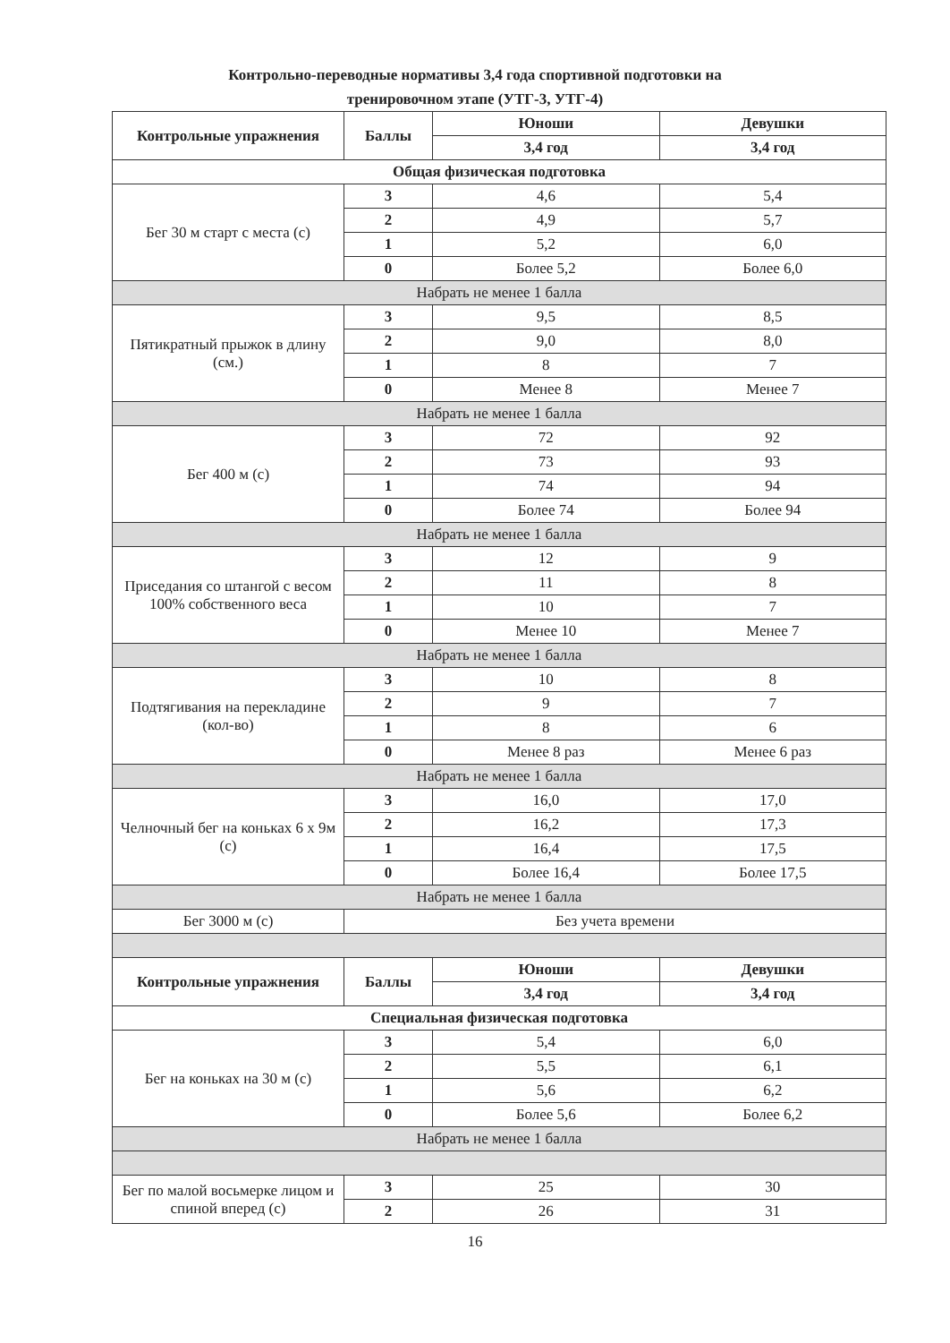Контрольно-переводные нормативы 3,4 года спортивной подготовки на
тренировочном этапе (УТГ-3, УТГ-4)
| Контрольные упражнения | Баллы | Юноши | Девушки |
| --- | --- | --- | --- |
| | | 3,4 год | 3,4 год |
| Общая физическая подготовка | | | |
| Бег 30 м старт с места (с) | 3 | 4,6 | 5,4 |
| | 2 | 4,9 | 5,7 |
| | 1 | 5,2 | 6,0 |
| | 0 | Более 5,2 | Более 6,0 |
| Набрать не менее 1 балла | | | |
| Пятикратный прыжок в длину (см.) | 3 | 9,5 | 8,5 |
| | 2 | 9,0 | 8,0 |
| | 1 | 8 | 7 |
| | 0 | Менее 8 | Менее 7 |
| Набрать не менее 1 балла | | | |
| Бег 400 м (с) | 3 | 72 | 92 |
| | 2 | 73 | 93 |
| | 1 | 74 | 94 |
| | 0 | Более 74 | Более 94 |
| Набрать не менее 1 балла | | | |
| Приседания со штангой с весом 100% собственного веса | 3 | 12 | 9 |
| | 2 | 11 | 8 |
| | 1 | 10 | 7 |
| | 0 | Менее 10 | Менее 7 |
| Набрать не менее 1 балла | | | |
| Подтягивания на перекладине (кол-во) | 3 | 10 | 8 |
| | 2 | 9 | 7 |
| | 1 | 8 | 6 |
| | 0 | Менее 8 раз | Менее 6 раз |
| Набрать не менее 1 балла | | | |
| Челночный бег на коньках 6 х 9м (с) | 3 | 16,0 | 17,0 |
| | 2 | 16,2 | 17,3 |
| | 1 | 16,4 | 17,5 |
| | 0 | Более 16,4 | Более 17,5 |
| Набрать не менее 1 балла | | | |
| Бег 3000 м (с) | Без учета времени | | |
| Контрольные упражнения | Баллы | Юноши | Девушки |
| | | 3,4 год | 3,4 год |
| Специальная физическая подготовка | | | |
| Бег на коньках на 30 м (с) | 3 | 5,4 | 6,0 |
| | 2 | 5,5 | 6,1 |
| | 1 | 5,6 | 6,2 |
| | 0 | Более 5,6 | Более 6,2 |
| Набрать не менее 1 балла | | | |
| Бег по малой восьмерке лицом и спиной вперед (с) | 3 | 25 | 30 |
| | 2 | 26 | 31 |
16